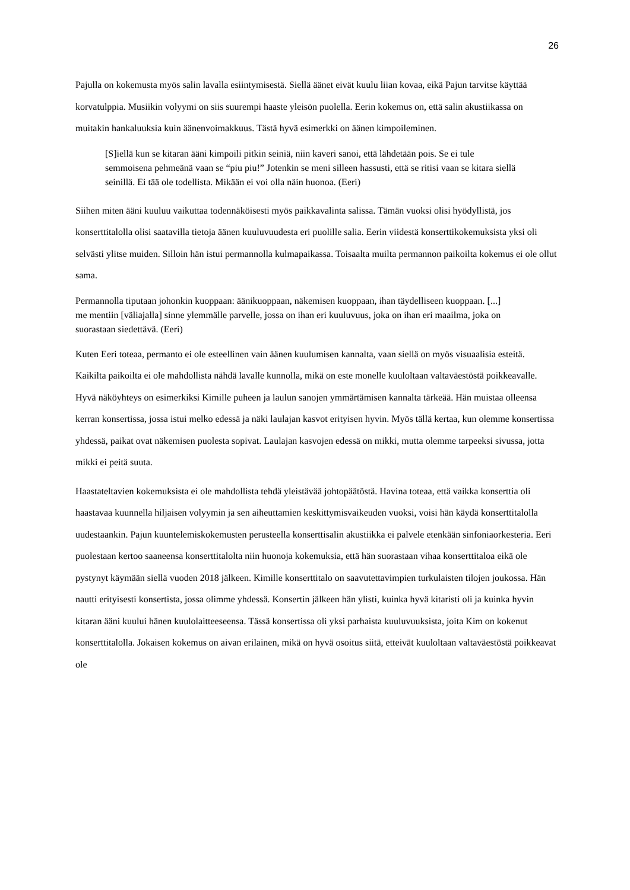26
Pajulla on kokemusta myös salin lavalla esiintymisestä. Siellä äänet eivät kuulu liian kovaa, eikä Pajun tarvitse käyttää korvatulppia. Musiikin volyymi on siis suurempi haaste yleisön puolella. Eerin kokemus on, että salin akustiikassa on muitakin hankaluuksia kuin äänenvoimakkuus. Tästä hyvä esimerkki on äänen kimpoileminen.
[S]iellä kun se kitaran ääni kimpoili pitkin seiniä, niin kaveri sanoi, että lähdetään pois. Se ei tule semmoisena pehmeänä vaan se “piu piu!” Jotenkin se meni silleen hassusti, että se ritisi vaan se kitara siellä seinillä. Ei tää ole todellista. Mikään ei voi olla näin huonoa. (Eeri)
Siihen miten ääni kuuluu vaikuttaa todennäköisesti myös paikkavalinta salissa. Tämän vuoksi olisi hyödyllistä, jos konserttitalolla olisi saatavilla tietoja äänen kuuluvuudesta eri puolille salia. Eerin viidestä konserttikokemuksista yksi oli selvästi ylitse muiden. Silloin hän istui permannolla kulmapaikassa. Toisaalta muilta permannon paikoilta kokemus ei ole ollut sama.
Permannolla tiputaan johonkin kuoppaan: äänikuoppaan, näkemisen kuoppaan, ihan täydelliseen kuoppaan. [...] me mentiin [väliajalla] sinne ylemmälle parvelle, jossa on ihan eri kuuluvuus, joka on ihan eri maailma, joka on suorastaan siedettävä. (Eeri)
Kuten Eeri toteaa, permanto ei ole esteellinen vain äänen kuulumisen kannalta, vaan siellä on myös visuaalisia esteitä. Kaikilta paikoilta ei ole mahdollista nähdä lavalle kunnolla, mikä on este monelle kuuloltaan valtaväestöstä poikkeavalle. Hyvä näköyhteys on esimerkiksi Kimille puheen ja laulun sanojen ymmärtämisen kannalta tärkeää. Hän muistaa olleensa kerran konsertissa, jossa istui melko edessä ja näki laulajan kasvot erityisen hyvin. Myös tällä kertaa, kun olemme konsertissa yhdessä, paikat ovat näkemisen puolesta sopivat. Laulajan kasvojen edessä on mikki, mutta olemme tarpeeksi sivussa, jotta mikki ei peitä suuta.
Haastateltavien kokemuksista ei ole mahdollista tehdä yleistävää johtopäätöstä. Havina toteaa, että vaikka konserttia oli haastavaa kuunnella hiljaisen volyymin ja sen aiheuttamien keskittymisvaikeuden vuoksi, voisi hän käydä konserttitalolla uudestaankin. Pajun kuuntelemiskokemusten perusteella konserttisalin akustiikka ei palvele etenkään sinfoniaorkesteria. Eeri puolestaan kertoo saaneensa konserttitalolta niin huonoja kokemuksia, että hän suorastaan vihaa konserttitaloa eikä ole pystynyt käymään siellä vuoden 2018 jälkeen. Kimille konserttitalo on saavutettavimpien turkulaisten tilojen joukossa. Hän nautti erityisesti konsertista, jossa olimme yhdessä. Konsertin jälkeen hän ylisti, kuinka hyvä kitaristi oli ja kuinka hyvin kitaran ääni kuului hänen kuulolaitteeseensa. Tässä konsertissa oli yksi parhaista kuuluvuuksista, joita Kim on kokenut konserttitalolla. Jokaisen kokemus on aivan erilainen, mikä on hyvä osoitus siitä, etteivät kuuloltaan valtaväestöstä poikkeavat ole